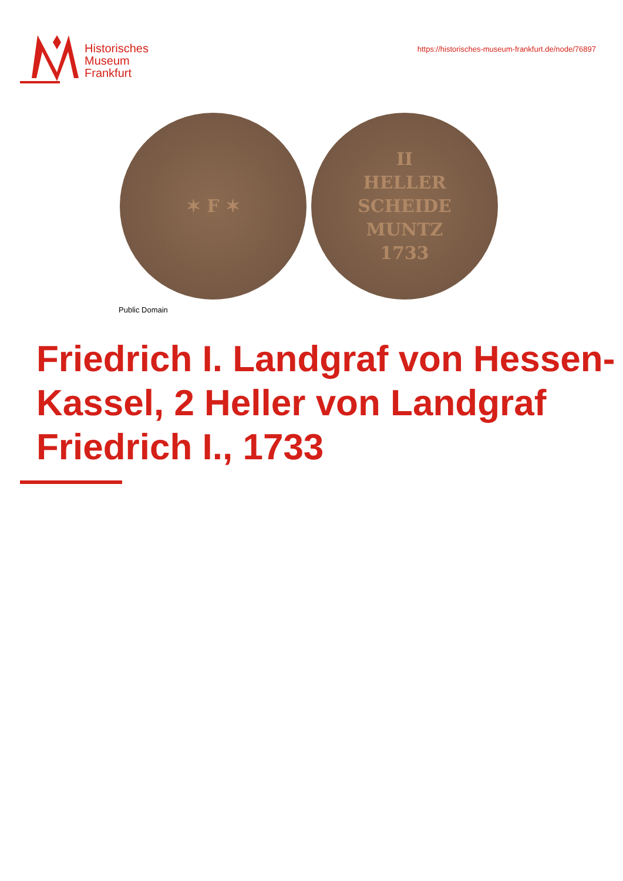Historisches
Museum
Frankfurt
https://historisches-museum-frankfurt.de/node/76897
✶ F ✶ II
HELLER
SCHEIDE
MUNTZ
1733
Public Domain
Friedrich I. Landgraf von Hessen-Kassel, 2 Heller von Landgraf Friedrich I., 1733